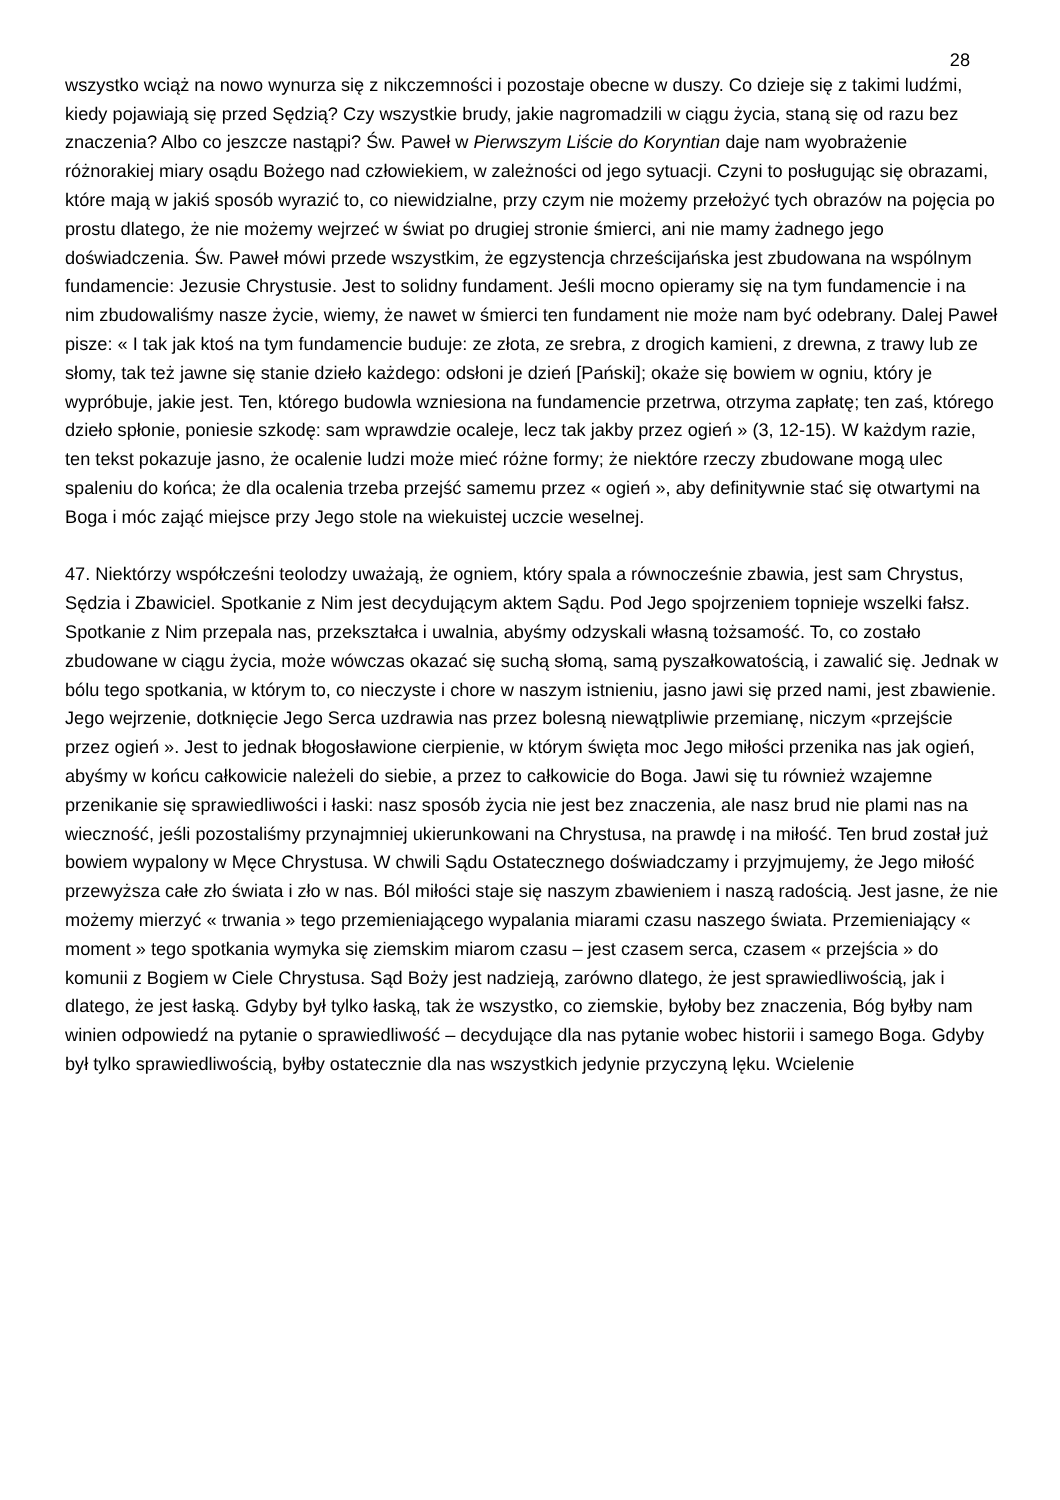28
wszystko wciąż na nowo wynurza się z nikczemności i pozostaje obecne w duszy. Co dzieje się z takimi ludźmi, kiedy pojawiają się przed Sędzią? Czy wszystkie brudy, jakie nagromadzili w ciągu życia, staną się od razu bez znaczenia? Albo co jeszcze nastąpi? Św. Paweł w Pierwszym Liście do Koryntian daje nam wyobrażenie różnorakiej miary osądu Bożego nad człowiekiem, w zależności od jego sytuacji. Czyni to posługując się obrazami, które mają w jakiś sposób wyrazić to, co niewidzialne, przy czym nie możemy przełożyć tych obrazów na pojęcia po prostu dlatego, że nie możemy wejrzeć w świat po drugiej stronie śmierci, ani nie mamy żadnego jego doświadczenia. Św. Paweł mówi przede wszystkim, że egzystencja chrześcijańska jest zbudowana na wspólnym fundamencie: Jezusie Chrystusie. Jest to solidny fundament. Jeśli mocno opieramy się na tym fundamencie i na nim zbudowaliśmy nasze życie, wiemy, że nawet w śmierci ten fundament nie może nam być odebrany. Dalej Paweł pisze: « I tak jak ktoś na tym fundamencie buduje: ze złota, ze srebra, z drogich kamieni, z drewna, z trawy lub ze słomy, tak też jawne się stanie dzieło każdego: odsłoni je dzień [Pański]; okaże się bowiem w ogniu, który je wypróbuje, jakie jest. Ten, którego budowla wzniesiona na fundamencie przetrwa, otrzyma zapłatę; ten zaś, którego dzieło spłonie, poniesie szkodę: sam wprawdzie ocaleje, lecz tak jakby przez ogień » (3, 12-15). W każdym razie, ten tekst pokazuje jasno, że ocalenie ludzi może mieć różne formy; że niektóre rzeczy zbudowane mogą ulec spaleniu do końca; że dla ocalenia trzeba przejść samemu przez « ogień », aby definitywnie stać się otwartymi na Boga i móc zająć miejsce przy Jego stole na wiekuistej uczcie weselnej.
47. Niektórzy współcześni teolodzy uważają, że ogniem, który spala a równocześnie zbawia, jest sam Chrystus, Sędzia i Zbawiciel. Spotkanie z Nim jest decydującym aktem Sądu. Pod Jego spojrzeniem topnieje wszelki fałsz. Spotkanie z Nim przepala nas, przekształca i uwalnia, abyśmy odzyskali własną tożsamość. To, co zostało zbudowane w ciągu życia, może wówczas okazać się suchą słomą, samą pyszałkowatością, i zawalić się. Jednak w bólu tego spotkania, w którym to, co nieczyste i chore w naszym istnieniu, jasno jawi się przed nami, jest zbawienie. Jego wejrzenie, dotknięcie Jego Serca uzdrawia nas przez bolesną niewątpliwie przemianę, niczym «przejście przez ogień ». Jest to jednak błogosławione cierpienie, w którym święta moc Jego miłości przenika nas jak ogień, abyśmy w końcu całkowicie należeli do siebie, a przez to całkowicie do Boga. Jawi się tu również wzajemne przenikanie się sprawiedliwości i łaski: nasz sposób życia nie jest bez znaczenia, ale nasz brud nie plami nas na wieczność, jeśli pozostaliśmy przynajmniej ukierunkowani na Chrystusa, na prawdę i na miłość. Ten brud został już bowiem wypalony w Męce Chrystusa. W chwili Sądu Ostatecznego doświadczamy i przyjmujemy, że Jego miłość przewyższa całe zło świata i zło w nas. Ból miłości staje się naszym zbawieniem i naszą radością. Jest jasne, że nie możemy mierzyć « trwania » tego przemieniającego wypalania miarami czasu naszego świata. Przemieniający « moment » tego spotkania wymyka się ziemskim miarom czasu – jest czasem serca, czasem « przejścia » do komunii z Bogiem w Ciele Chrystusa. Sąd Boży jest nadzieją, zarówno dlatego, że jest sprawiedliwością, jak i dlatego, że jest łaską. Gdyby był tylko łaską, tak że wszystko, co ziemskie, byłoby bez znaczenia, Bóg byłby nam winien odpowiedź na pytanie o sprawiedliwość – decydujące dla nas pytanie wobec historii i samego Boga. Gdyby był tylko sprawiedliwością, byłby ostatecznie dla nas wszystkich jedynie przyczyną lęku. Wcielenie